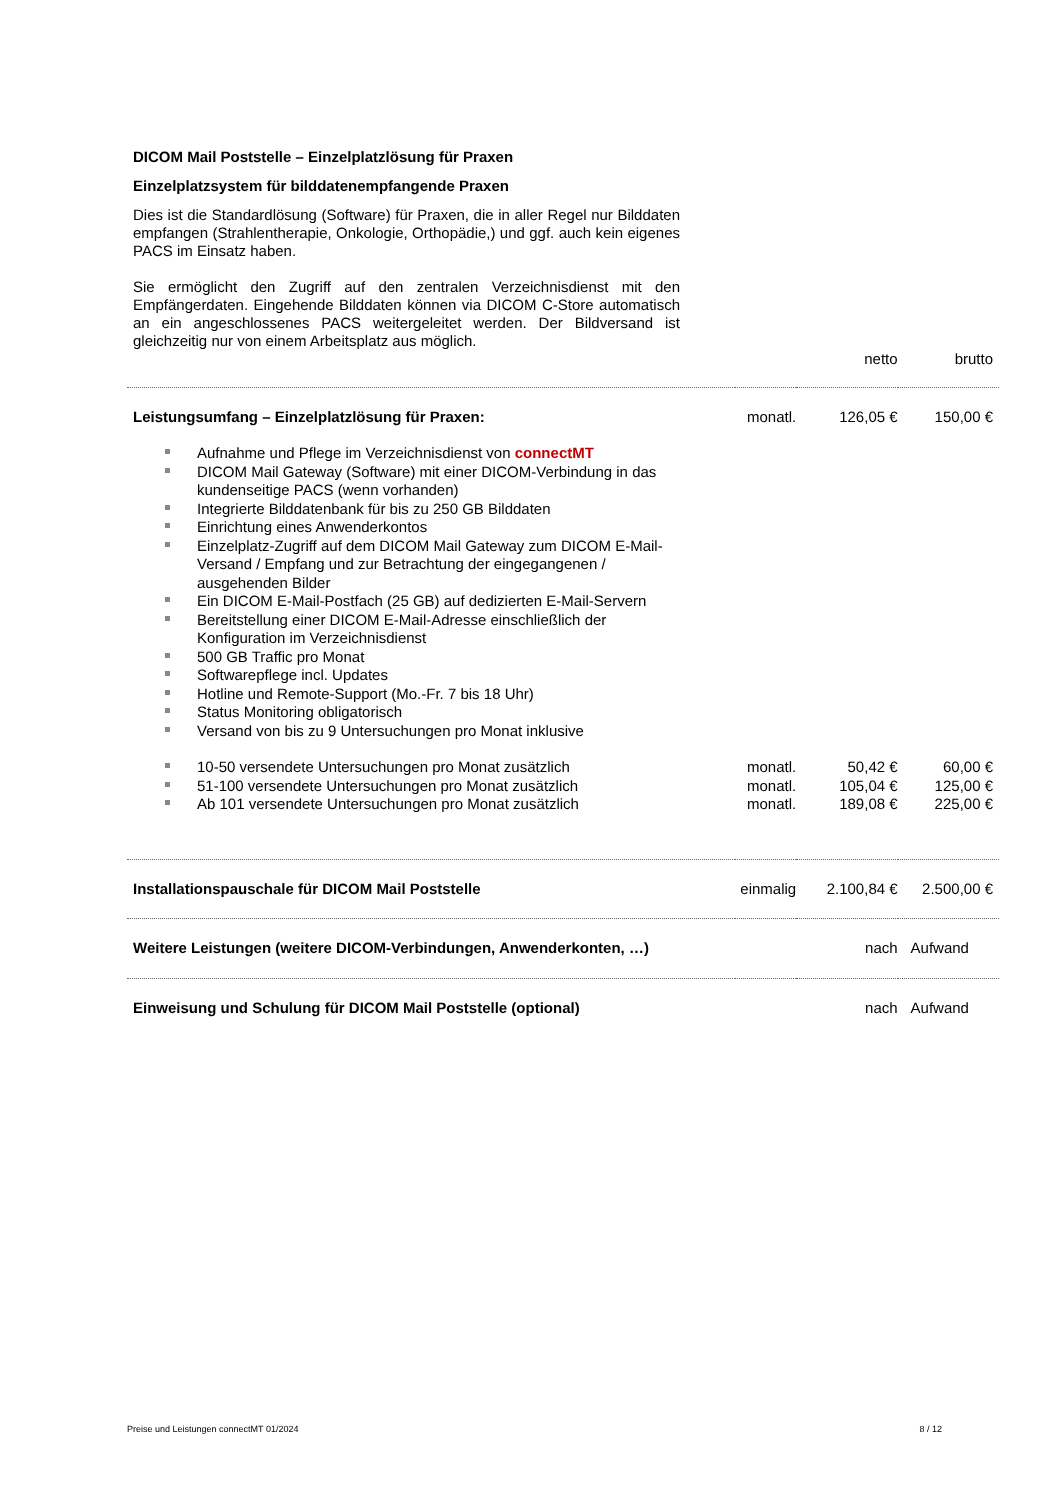DICOM Mail Poststelle – Einzelplatzlösung für Praxen
Einzelplatzsystem für bilddatenempfangende Praxen
Dies ist die Standardlösung (Software) für Praxen, die in aller Regel nur Bilddaten empfangen (Strahlentherapie, Onkologie, Orthopädie,) und ggf. auch kein eigenes PACS im Einsatz haben.
Sie ermöglicht den Zugriff auf den zentralen Verzeichnisdienst mit den Empfängerdaten. Eingehende Bilddaten können via DICOM C-Store automatisch an ein angeschlossenes PACS weitergeleitet werden. Der Bildversand ist gleichzeitig nur von einem Arbeitsplatz aus möglich.
| | | netto | brutto |
| Leistungsumfang – Einzelplatzlösung für Praxen: | monatl. | 126,05 € | 150,00 € |
| Aufnahme und Pflege im Verzeichnisdienst von connectMT DICOM Mail Gateway (Software) mit einer DICOM-Verbindung in das kundenseitige PACS (wenn vorhanden) Integrierte Bilddatenbank für bis zu 250 GB Bilddaten Einrichtung eines Anwenderkontos Einzelplatz-Zugriff auf dem DICOM Mail Gateway zum DICOM E-Mail-Versand / Empfang und zur Betrachtung der eingegangenen / ausgehenden Bilder Ein DICOM E-Mail-Postfach (25 GB) auf dedizierten E-Mail-Servern Bereitstellung einer DICOM E-Mail-Adresse einschließlich der Konfiguration im Verzeichnisdienst 500 GB Traffic pro Monat Softwarepflege incl. Updates Hotline und Remote-Support (Mo.-Fr. 7 bis 18 Uhr) Status Monitoring obligatorisch Versand von bis zu 9 Untersuchungen pro Monat inklusive | | | |
| 10-50 versendete Untersuchungen pro Monat zusätzlich | monatl. | 50,42 € | 60,00 € |
| 51-100 versendete Untersuchungen pro Monat zusätzlich | monatl. | 105,04 € | 125,00 € |
| Ab 101 versendete Untersuchungen pro Monat zusätzlich | monatl. | 189,08 € | 225,00 € |
| Installationspauschale für DICOM Mail Poststelle | einmalig | 2.100,84 € | 2.500,00 € |
| Weitere Leistungen (weitere DICOM-Verbindungen, Anwenderkonten, …) | | nach | Aufwand |
| Einweisung und Schulung für DICOM Mail Poststelle (optional) | | nach | Aufwand |
Preise und Leistungen connectMT 01/2024 8 / 12